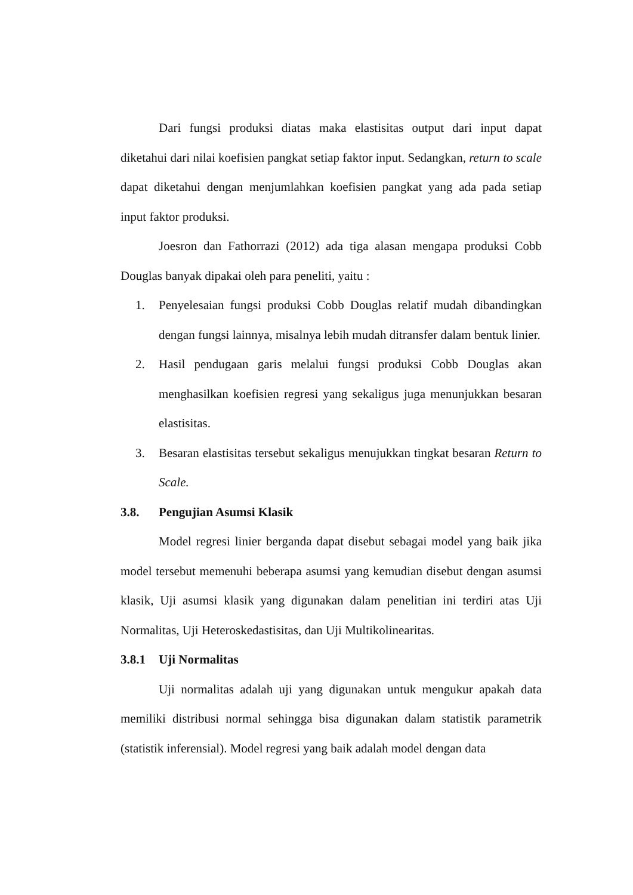Dari fungsi produksi diatas maka elastisitas output dari input dapat diketahui dari nilai koefisien pangkat setiap faktor input. Sedangkan, return to scale dapat diketahui dengan menjumlahkan koefisien pangkat yang ada pada setiap input faktor produksi.
Joesron dan Fathorrazi (2012) ada tiga alasan mengapa produksi Cobb Douglas banyak dipakai oleh para peneliti, yaitu :
1. Penyelesaian fungsi produksi Cobb Douglas relatif mudah dibandingkan dengan fungsi lainnya, misalnya lebih mudah ditransfer dalam bentuk linier.
2. Hasil pendugaan garis melalui fungsi produksi Cobb Douglas akan menghasilkan koefisien regresi yang sekaligus juga menunjukkan besaran elastisitas.
3. Besaran elastisitas tersebut sekaligus menujukkan tingkat besaran Return to Scale.
3.8. Pengujian Asumsi Klasik
Model regresi linier berganda dapat disebut sebagai model yang baik jika model tersebut memenuhi beberapa asumsi yang kemudian disebut dengan asumsi klasik, Uji asumsi klasik yang digunakan dalam penelitian ini terdiri atas Uji Normalitas, Uji Heteroskedastisitas, dan Uji Multikolinearitas.
3.8.1 Uji Normalitas
Uji normalitas adalah uji yang digunakan untuk mengukur apakah data memiliki distribusi normal sehingga bisa digunakan dalam statistik parametrik (statistik inferensial). Model regresi yang baik adalah model dengan data